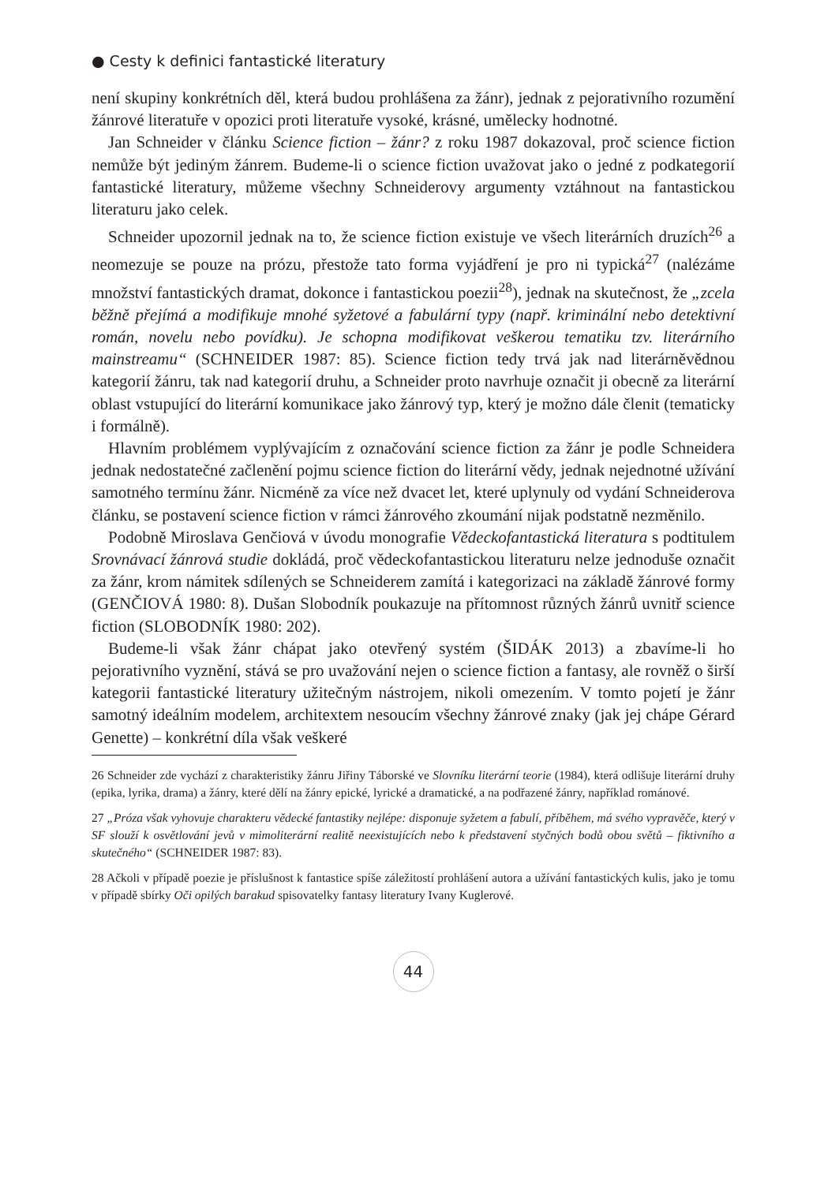● Cesty k definici fantastické literatury
není skupiny konkrétních děl, která budou prohlášena za žánr), jednak z pejorativního rozumění žánrové literatuře v opozici proti literatuře vysoké, krásné, umělecky hodnotné.
Jan Schneider v článku Science fiction – žánr? z roku 1987 dokazoval, proč science fiction nemůže být jediným žánrem. Budeme-li o science fiction uvažovat jako o jedné z podkategorií fantastické literatury, můžeme všechny Schneiderovy argumenty vztáhnout na fantastickou literaturu jako celek.
Schneider upozornil jednak na to, že science fiction existuje ve všech literárních druzích<sup>26</sup> a neomezuje se pouze na prózu, přestože tato forma vyjádření je pro ni typická<sup>27</sup> (nalézáme množství fantastických dramat, dokonce i fantastickou poezii<sup>28</sup>), jednak na skutečnost, že „zcela běžně přejímá a modifikuje mnohé syžetové a fabulární typy (např. kriminální nebo detektivní román, novelu nebo povídku). Je schopna modifikovat veškerou tematiku tzv. literárního mainstreamu“ (SCHNEIDER 1987: 85). Science fiction tedy trvá jak nad literárněvědnou kategorií žánru, tak nad kategorií druhu, a Schneider proto navrhuje označit ji obecně za literární oblast vstupující do literární komunikace jako žánrový typ, který je možno dále členit (tematicky i formálně).
Hlavním problémem vyplývajícím z označování science fiction za žánr je podle Schneidera jednak nedostatečné začlenění pojmu science fiction do literární vědy, jednak nejednotné užívání samotného termínu žánr. Nicméně za více než dvacet let, které uplynuly od vydání Schneiderova článku, se postavení science fiction v rámci žánrového zkoumání nijak podstatně nezměnilo.
Podobně Miroslava Genčiová v úvodu monografie Vědeckofantastická literatura s podtitulem Srovnávací žánrová studie dokládá, proč vědeckofantastickou literaturu nelze jednoduše označit za žánr, krom námitek sdílených se Schneiderem zamítá i kategorizaci na základě žánrové formy (GENČIOVÁ 1980: 8). Dušan Slobodník poukazuje na přítomnost různých žánrů uvnitř science fiction (SLOBODNÍK 1980: 202).
Budeme-li však žánr chápat jako otevřený systém (ŠIDÁK 2013) a zbavíme-li ho pejorativního vyznění, stává se pro uvažování nejen o science fiction a fantasy, ale rovněž o širší kategorii fantastické literatury užitečným nástrojem, nikoli omezením. V tomto pojetí je žánr samotný ideálním modelem, architextem nesoucím všechny žánrové znaky (jak jej chápe Gérard Genette) – konkrétní díla však veškeré
26 Schneider zde vychází z charakteristiky žánru Jiřiny Táborské ve Slovníku literární teorie (1984), která odlišuje literární druhy (epika, lyrika, drama) a žánry, které dělí na žánry epické, lyrické a dramatické, a na podřazené žánry, například románové.
27 „Próza však vyhovuje charakteru vědecké fantastiky nejlépe: disponuje syžetem a fabulí, příběhem, má svého vypravěče, který v SF slouží k osvětlování jevů v mimoliterární realitě neexistujících nebo k představení styčných bodů obou světů – fiktivního a skutečného“ (SCHNEIDER 1987: 83).
28 Ačkoli v případě poezie je příslušnost k fantastice spíše záležitostí prohlášení autora a užívání fantastických kulis, jako je tomu v případě sbírky Oči opilých barakud spisovatelky fantasy literatury Ivany Kuglerové.
44